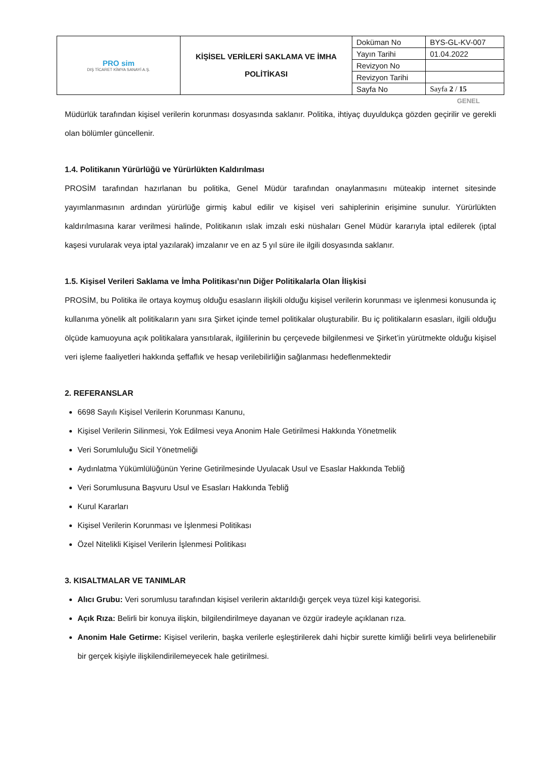| PRO sim DIŞ TİCARET KİMYA SANAYİ A.Ş. | KİŞİSEL VERİLERİ SAKLAMA VE İMHA POLİTİKASI | Doküman No | BYS-GL-KV-007 |
| | | Yayın Tarihi | 01.04.2022 |
| | | Revizyon No | |
| | | Revizyon Tarihi | |
| | | Sayfa No | Sayfa 2 / 15 |
GENEL
Müdürlük tarafından kişisel verilerin korunması dosyasında saklanır. Politika, ihtiyaç duyuldukça gözden geçirilir ve gerekli olan bölümler güncellenir.
1.4. Politikanın Yürürlüğü ve Yürürlükten Kaldırılması
PROSİM tarafından hazırlanan bu politika, Genel Müdür tarafından onaylanmasını müteakip internet sitesinde yayımlanmasının ardından yürürlüğe girmiş kabul edilir ve kişisel veri sahiplerinin erişimine sunulur. Yürürlükten kaldırılmasına karar verilmesi halinde, Politikanın ıslak imzalı eski nüshaları Genel Müdür kararıyla iptal edilerek (iptal kaşesi vurularak veya iptal yazılarak) imzalanır ve en az 5 yıl süre ile ilgili dosyasında saklanır.
1.5. Kişisel Verileri Saklama ve İmha Politikası’nın Diğer Politikalarla Olan İlişkisi
PROSİM, bu Politika ile ortaya koymuş olduğu esasların ilişkili olduğu kişisel verilerin korunması ve işlenmesi konusunda iç kullanıma yönelik alt politikaların yanı sıra Şirket içinde temel politikalar oluşturabilir. Bu iç politikaların esasları, ilgili olduğu ölçüde kamuoyuna açık politikalara yansıtılarak, ilgililerinin bu çerçevede bilgilenmesi ve Şirket’in yürütmekte olduğu kişisel veri işleme faaliyetleri hakkında şeffaflık ve hesap verilebilirliğin sağlanması hedeflenmektedir
2. REFERANSLAR
6698 Sayılı Kişisel Verilerin Korunması Kanunu,
Kişisel Verilerin Silinmesi, Yok Edilmesi veya Anonim Hale Getirilmesi Hakkında Yönetmelik
Veri Sorumluluğu Sicil Yönetmeliği
Aydınlatma Yükümlülüğünün Yerine Getirilmesinde Uyulacak Usul ve Esaslar Hakkında Tebliğ
Veri Sorumlusuna Başvuru Usul ve Esasları Hakkında Tebliğ
Kurul Kararları
Kişisel Verilerin Korunması ve İşlenmesi Politikası
Özel Nitelikli Kişisel Verilerin İşlenmesi Politikası
3. KISALTMALAR VE TANIMLAR
Alıcı Grubu: Veri sorumlusu tarafından kişisel verilerin aktarıldığı gerçek veya tüzel kişi kategorisi.
Açık Rıza: Belirli bir konuya ilişkin, bilgilendirilmeye dayanan ve özgür iradeyle açıklanan rıza.
Anonim Hale Getirme: Kişisel verilerin, başka verilerle eşleştirilerek dahi hiçbir surette kimliği belirli veya belirlenebilir bir gerçek kişiyle ilişkilendirilemeyecek hale getirilmesi.